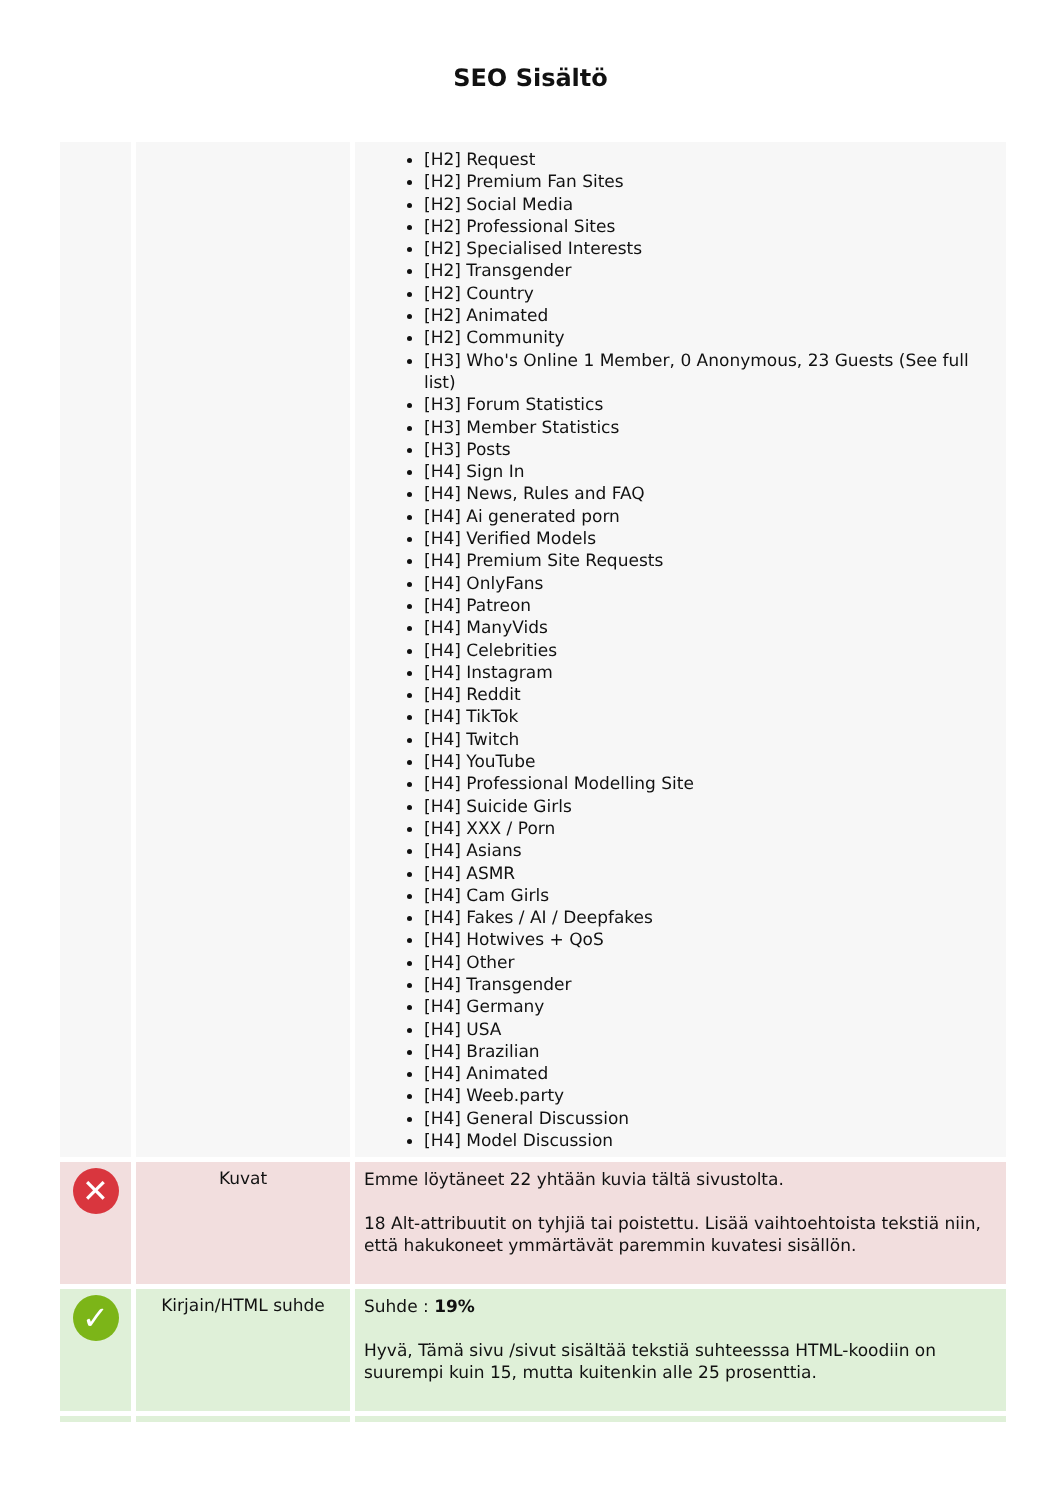SEO Sisältö
| | | [H2] Request [H2] Premium Fan Sites [H2] Social Media [H2] Professional Sites [H2] Specialised Interests [H2] Transgender [H2] Country [H2] Animated [H2] Community [H3] Who's Online 1 Member, 0 Anonymous, 23 Guests (See full list) [H3] Forum Statistics [H3] Member Statistics [H3] Posts [H4] Sign In [H4] News, Rules and FAQ [H4] Ai generated porn [H4] Verified Models [H4] Premium Site Requests [H4] OnlyFans [H4] Patreon [H4] ManyVids [H4] Celebrities [H4] Instagram [H4] Reddit [H4] TikTok [H4] Twitch [H4] YouTube [H4] Professional Modelling Site [H4] Suicide Girls [H4] XXX / Porn [H4] Asians [H4] ASMR [H4] Cam Girls [H4] Fakes / AI / Deepfakes [H4] Hotwives + QoS [H4] Other [H4] Transgender [H4] Germany [H4] USA [H4] Brazilian [H4] Animated [H4] Weeb.party [H4] General Discussion [H4] Model Discussion |
| ✕ | Kuvat | Emme löytäneet 22 yhtään kuvia tältä sivustolta. 18 Alt-attribuutit on tyhjiä tai poistettu. Lisää vaihtoehtoista tekstiä niin, että hakukoneet ymmärtävät paremmin kuvatesi sisällön. |
| ✓ | Kirjain/HTML suhde | Suhde : 19% Hyvä, Tämä sivu /sivut sisältää tekstiä suhteesssa HTML-koodiin on suurempi kuin 15, mutta kuitenkin alle 25 prosenttia. |